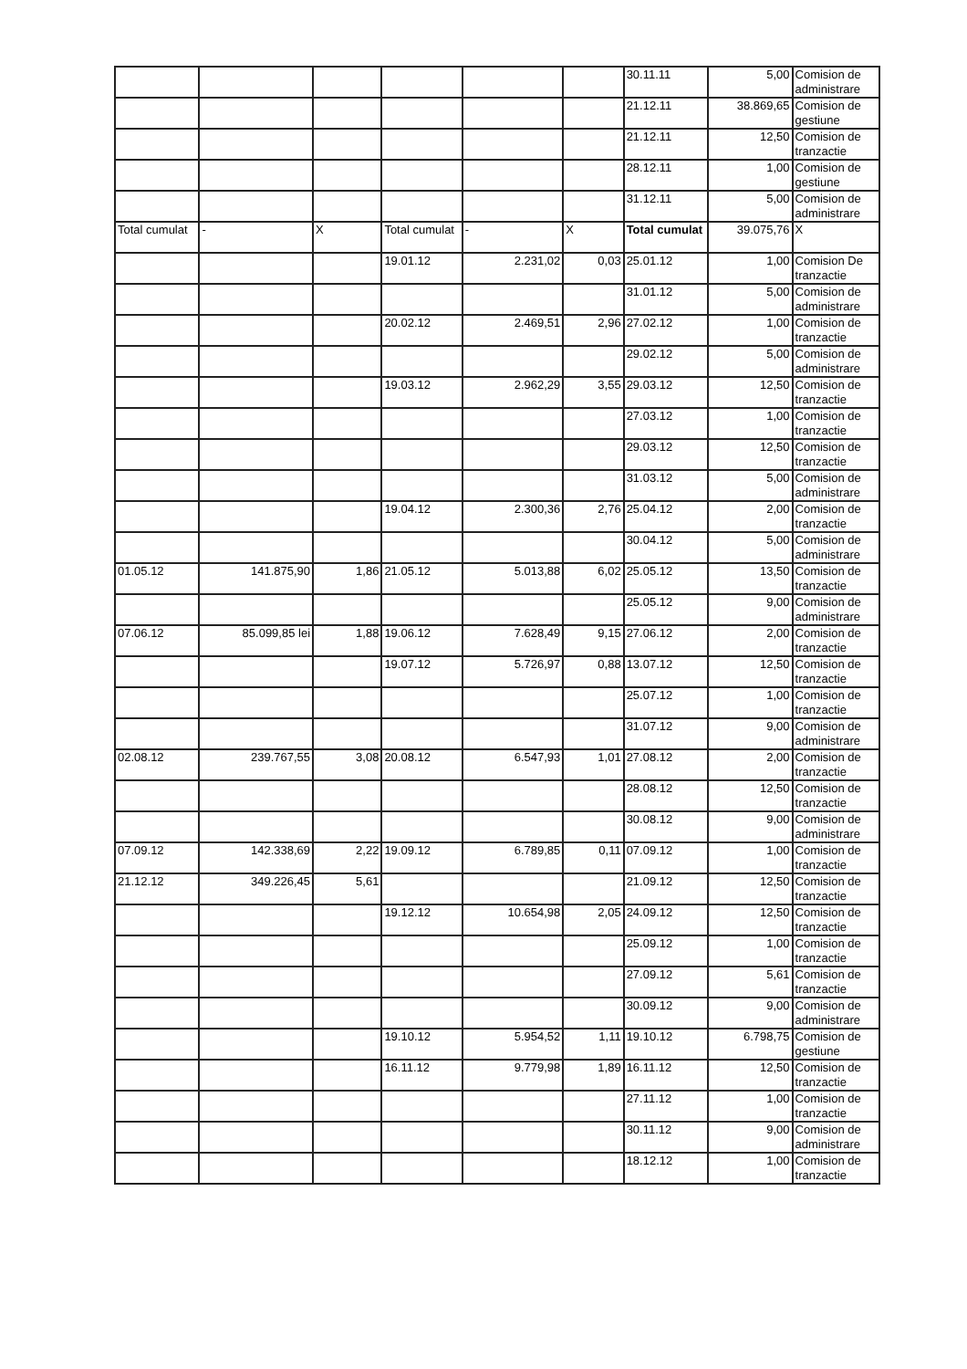| | | | | | | 30.11.11 | 5,00 | Comision de administrare |
| | | | | | | 21.12.11 | 38.869,65 | Comision de gestiune |
| | | | | | | 21.12.11 | 12,50 | Comision de tranzactie |
| | | | | | | 28.12.11 | 1,00 | Comision de gestiune |
| | | | | | | 31.12.11 | 5,00 | Comision de administrare |
| Total cumulat | - | X | Total cumulat | - | X | Total cumulat | 39.075,76 | X |
| | | | 19.01.12 | 2.231,02 | 0,03 | 25.01.12 | 1,00 | Comision De tranzactie |
| | | | | | | 31.01.12 | 5,00 | Comision de administrare |
| | | | 20.02.12 | 2.469,51 | 2,96 | 27.02.12 | 1,00 | Comision de tranzactie |
| | | | | | | 29.02.12 | 5,00 | Comision de administrare |
| | | | 19.03.12 | 2.962,29 | 3,55 | 29.03.12 | 12,50 | Comision de tranzactie |
| | | | | | | 27.03.12 | 1,00 | Comision de tranzactie |
| | | | | | | 29.03.12 | 12,50 | Comision de tranzactie |
| | | | | | | 31.03.12 | 5,00 | Comision de administrare |
| | | | 19.04.12 | 2.300,36 | 2,76 | 25.04.12 | 2,00 | Comision de tranzactie |
| | | | | | | 30.04.12 | 5,00 | Comision de administrare |
| 01.05.12 | 141.875,90 | 1,86 | 21.05.12 | 5.013,88 | 6,02 | 25.05.12 | 13,50 | Comision de tranzactie |
| | | | | | | 25.05.12 | 9,00 | Comision de administrare |
| 07.06.12 | 85.099,85 lei | 1,88 | 19.06.12 | 7.628,49 | 9,15 | 27.06.12 | 2,00 | Comision de tranzactie |
| | | | 19.07.12 | 5.726,97 | 0,88 | 13.07.12 | 12,50 | Comision de tranzactie |
| | | | | | | 25.07.12 | 1,00 | Comision de tranzactie |
| | | | | | | 31.07.12 | 9,00 | Comision de administrare |
| 02.08.12 | 239.767,55 | 3,08 | 20.08.12 | 6.547,93 | 1,01 | 27.08.12 | 2,00 | Comision de tranzactie |
| | | | | | | 28.08.12 | 12,50 | Comision de tranzactie |
| | | | | | | 30.08.12 | 9,00 | Comision de administrare |
| 07.09.12 | 142.338,69 | 2,22 | 19.09.12 | 6.789,85 | 0,11 | 07.09.12 | 1,00 | Comision de tranzactie |
| 21.12.12 | 349.226,45 | 5,61 | | | | 21.09.12 | 12,50 | Comision de tranzactie |
| | | | 19.12.12 | 10.654,98 | 2,05 | 24.09.12 | 12,50 | Comision de tranzactie |
| | | | | | | 25.09.12 | 1,00 | Comision de tranzactie |
| | | | | | | 27.09.12 | 5,61 | Comision de tranzactie |
| | | | | | | 30.09.12 | 9,00 | Comision de administrare |
| | | | 19.10.12 | 5.954,52 | 1,11 | 19.10.12 | 6.798,75 | Comision de gestiune |
| | | | 16.11.12 | 9.779,98 | 1,89 | 16.11.12 | 12,50 | Comision de tranzactie |
| | | | | | | 27.11.12 | 1,00 | Comision de tranzactie |
| | | | | | | 30.11.12 | 9,00 | Comision de administrare |
| | | | | | | 18.12.12 | 1,00 | Comision de tranzactie |